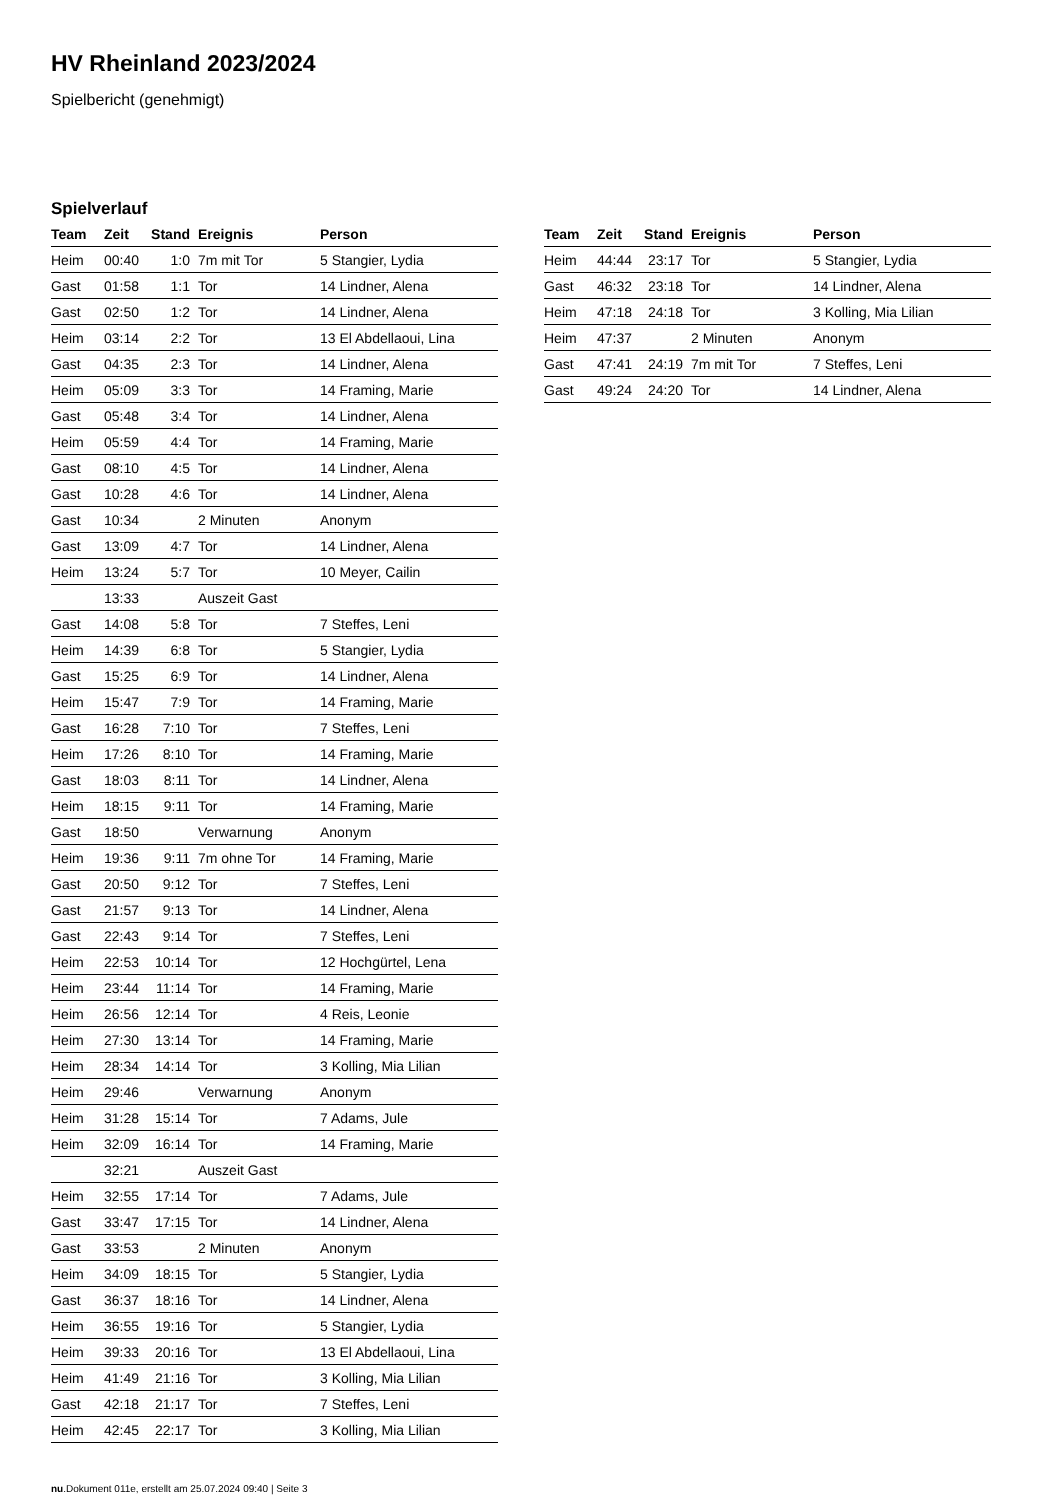HV Rheinland 2023/2024
Spielbericht (genehmigt)
Spielverlauf
| Team | Zeit | Stand | Ereignis | Person |
| --- | --- | --- | --- | --- |
| Heim | 00:40 | 1:0 | 7m mit Tor | 5 Stangier, Lydia |
| Gast | 01:58 | 1:1 | Tor | 14 Lindner, Alena |
| Gast | 02:50 | 1:2 | Tor | 14 Lindner, Alena |
| Heim | 03:14 | 2:2 | Tor | 13 El Abdellaoui, Lina |
| Gast | 04:35 | 2:3 | Tor | 14 Lindner, Alena |
| Heim | 05:09 | 3:3 | Tor | 14 Framing, Marie |
| Gast | 05:48 | 3:4 | Tor | 14 Lindner, Alena |
| Heim | 05:59 | 4:4 | Tor | 14 Framing, Marie |
| Gast | 08:10 | 4:5 | Tor | 14 Lindner, Alena |
| Gast | 10:28 | 4:6 | Tor | 14 Lindner, Alena |
| Gast | 10:34 | | 2 Minuten | Anonym |
| Gast | 13:09 | 4:7 | Tor | 14 Lindner, Alena |
| Heim | 13:24 | 5:7 | Tor | 10 Meyer, Cailin |
| | 13:33 | | Auszeit Gast | |
| Gast | 14:08 | 5:8 | Tor | 7 Steffes, Leni |
| Heim | 14:39 | 6:8 | Tor | 5 Stangier, Lydia |
| Gast | 15:25 | 6:9 | Tor | 14 Lindner, Alena |
| Heim | 15:47 | 7:9 | Tor | 14 Framing, Marie |
| Gast | 16:28 | 7:10 | Tor | 7 Steffes, Leni |
| Heim | 17:26 | 8:10 | Tor | 14 Framing, Marie |
| Gast | 18:03 | 8:11 | Tor | 14 Lindner, Alena |
| Heim | 18:15 | 9:11 | Tor | 14 Framing, Marie |
| Gast | 18:50 | | Verwarnung | Anonym |
| Heim | 19:36 | 9:11 | 7m ohne Tor | 14 Framing, Marie |
| Gast | 20:50 | 9:12 | Tor | 7 Steffes, Leni |
| Gast | 21:57 | 9:13 | Tor | 14 Lindner, Alena |
| Gast | 22:43 | 9:14 | Tor | 7 Steffes, Leni |
| Heim | 22:53 | 10:14 | Tor | 12 Hochgürtel, Lena |
| Heim | 23:44 | 11:14 | Tor | 14 Framing, Marie |
| Heim | 26:56 | 12:14 | Tor | 4 Reis, Leonie |
| Heim | 27:30 | 13:14 | Tor | 14 Framing, Marie |
| Heim | 28:34 | 14:14 | Tor | 3 Kolling, Mia Lilian |
| Heim | 29:46 | | Verwarnung | Anonym |
| Heim | 31:28 | 15:14 | Tor | 7 Adams, Jule |
| Heim | 32:09 | 16:14 | Tor | 14 Framing, Marie |
| | 32:21 | | Auszeit Gast | |
| Heim | 32:55 | 17:14 | Tor | 7 Adams, Jule |
| Gast | 33:47 | 17:15 | Tor | 14 Lindner, Alena |
| Gast | 33:53 | | 2 Minuten | Anonym |
| Heim | 34:09 | 18:15 | Tor | 5 Stangier, Lydia |
| Gast | 36:37 | 18:16 | Tor | 14 Lindner, Alena |
| Heim | 36:55 | 19:16 | Tor | 5 Stangier, Lydia |
| Heim | 39:33 | 20:16 | Tor | 13 El Abdellaoui, Lina |
| Heim | 41:49 | 21:16 | Tor | 3 Kolling, Mia Lilian |
| Gast | 42:18 | 21:17 | Tor | 7 Steffes, Leni |
| Heim | 42:45 | 22:17 | Tor | 3 Kolling, Mia Lilian |
| Team | Zeit | Stand | Ereignis | Person |
| --- | --- | --- | --- | --- |
| Heim | 44:44 | 23:17 | Tor | 5 Stangier, Lydia |
| Gast | 46:32 | 23:18 | Tor | 14 Lindner, Alena |
| Heim | 47:18 | 24:18 | Tor | 3 Kolling, Mia Lilian |
| Heim | 47:37 | | 2 Minuten | Anonym |
| Gast | 47:41 | 24:19 | 7m mit Tor | 7 Steffes, Leni |
| Gast | 49:24 | 24:20 | Tor | 14 Lindner, Alena |
nu.Dokument 011e, erstellt am 25.07.2024 09:40 | Seite 3